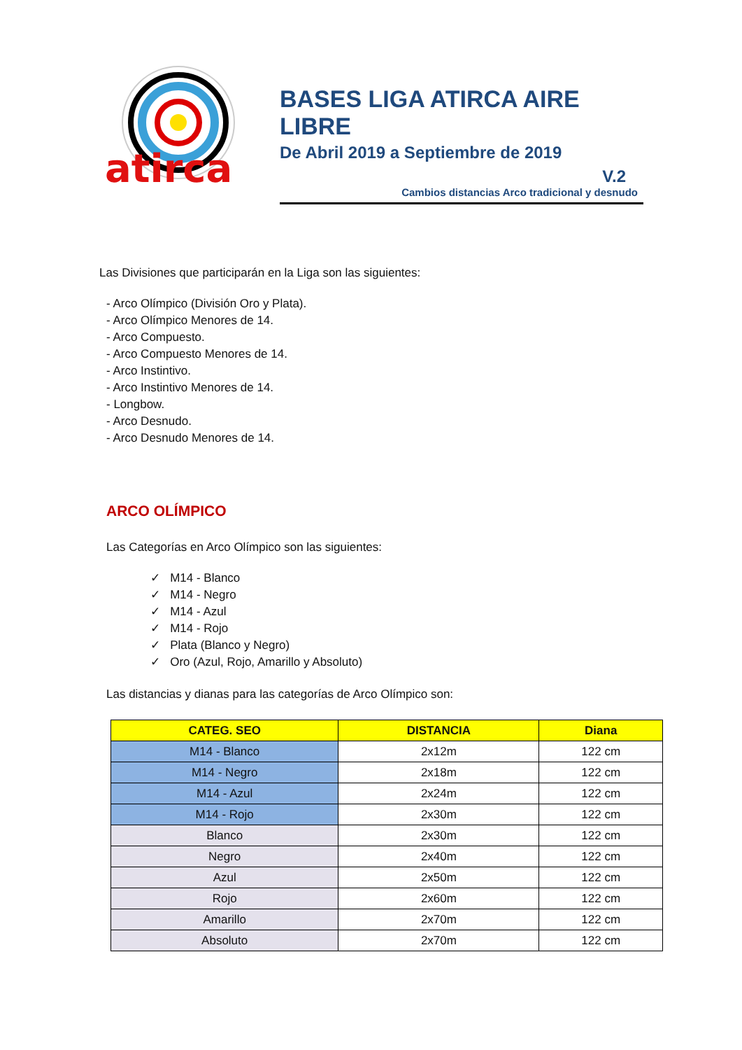atirca
BASES LIGA ATIRCA AIRE LIBRE
De Abril 2019 a Septiembre de 2019
V.2
Cambios distancias Arco tradicional y desnudo
Las Divisiones que participarán en la Liga son las siguientes:
- Arco Olímpico (División Oro y Plata).
- Arco Olímpico Menores de 14.
- Arco Compuesto.
- Arco Compuesto Menores de 14.
- Arco Instintivo.
- Arco Instintivo Menores de 14.
- Longbow.
- Arco Desnudo.
- Arco Desnudo Menores de 14.
ARCO OLÍMPICO
Las Categorías en Arco Olímpico son las siguientes:
✓ M14 - Blanco
✓ M14 - Negro
✓ M14 - Azul
✓ M14 - Rojo
✓ Plata (Blanco y Negro)
✓ Oro (Azul, Rojo, Amarillo y Absoluto)
Las distancias y dianas para las categorías de Arco Olímpico son:
| CATEG. SEO | DISTANCIA | Diana |
| --- | --- | --- |
| M14 - Blanco | 2x12m | 122 cm |
| M14 - Negro | 2x18m | 122 cm |
| M14 - Azul | 2x24m | 122 cm |
| M14 - Rojo | 2x30m | 122 cm |
| Blanco | 2x30m | 122 cm |
| Negro | 2x40m | 122 cm |
| Azul | 2x50m | 122 cm |
| Rojo | 2x60m | 122 cm |
| Amarillo | 2x70m | 122 cm |
| Absoluto | 2x70m | 122 cm |